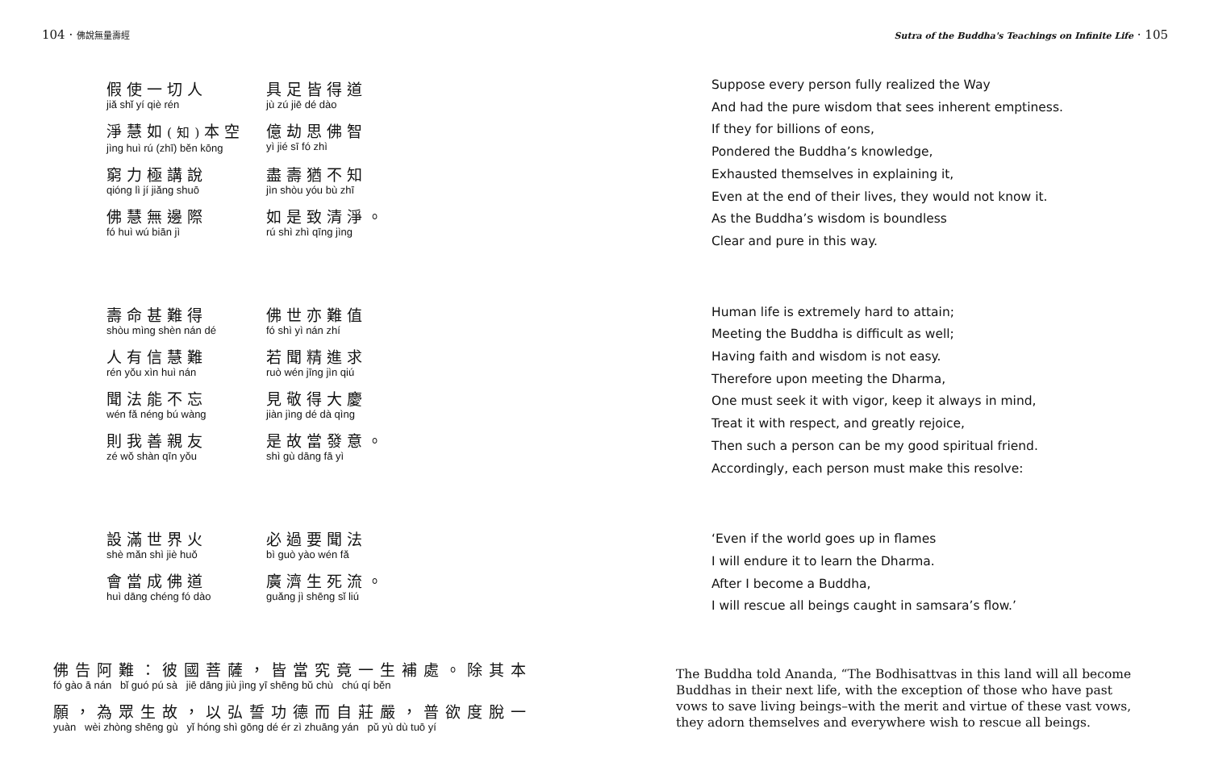104 · 佛說無量壽經
假使一切人
jiǎ shǐ yí qiè rén
具足皆得道
jù zú jiē dé dào
淨慧如(知) 本空
jìng huì rú (zhī) běn kōng
億劫思佛智
yì jié sī fó zhì
窮力極講說
qióng lì jí jiǎng shuō
盡壽猶不知
jìn shòu yóu bù zhī
佛慧無邊際
fó huì wú biān jì
如是致清淨。
rú shì zhì qīng jìng
壽命甚難得
shòu mìng shèn nán dé
佛世亦難值
fó shì yì nán zhí
人有信慧難
rén yǒu xìn huì nán
若聞精進求
ruò wén jīng jìn qiú
聞法能不忘
wén fǎ néng bú wàng
見敬得大慶
jiàn jìng dé dà qìng
則我善親友
zé wǒ shàn qīn yǒu
是故當發意。
shì gù dāng fā yì
設滿世界火
shè mǎn shì jiè huǒ
必過要聞法
bì guò yào wén fǎ
會當成佛道
huì dāng chéng fó dào
廣濟生死流。
guǎng jì shēng sǐ liú
佛告阿難：彼國菩薩，皆當究竟一生補處。除其本
fó gào ā nán bǐ guó pú sà jiē dāng jiù jìng yī shēng bǔ chù chú qí běn
願，為眾生故，以弘誓功德而自莊嚴，普欲度脫一
yuàn wèi zhòng shēng gù yǐ hóng shì gōng dé ér zì zhuāng yán pǔ yù dù tuō yí
Sutra of the Buddha's Teachings on Infinite Life · 105
Suppose every person fully realized the Way
And had the pure wisdom that sees inherent emptiness.
If they for billions of eons,
Pondered the Buddha’s knowledge,
Exhausted themselves in explaining it,
Even at the end of their lives, they would not know it.
As the Buddha’s wisdom is boundless
Clear and pure in this way.
Human life is extremely hard to attain;
Meeting the Buddha is difficult as well;
Having faith and wisdom is not easy.
Therefore upon meeting the Dharma,
One must seek it with vigor, keep it always in mind,
Treat it with respect, and greatly rejoice,
Then such a person can be my good spiritual friend.
Accordingly, each person must make this resolve:
‘Even if the world goes up in flames
I will endure it to learn the Dharma.
After I become a Buddha,
I will rescue all beings caught in samsara’s flow.’
The Buddha told Ananda, “The Bodhisattvas in this land will all become Buddhas in their next life, with the exception of those who have past vows to save living beings–with the merit and virtue of these vast vows, they adorn themselves and everywhere wish to rescue all beings.